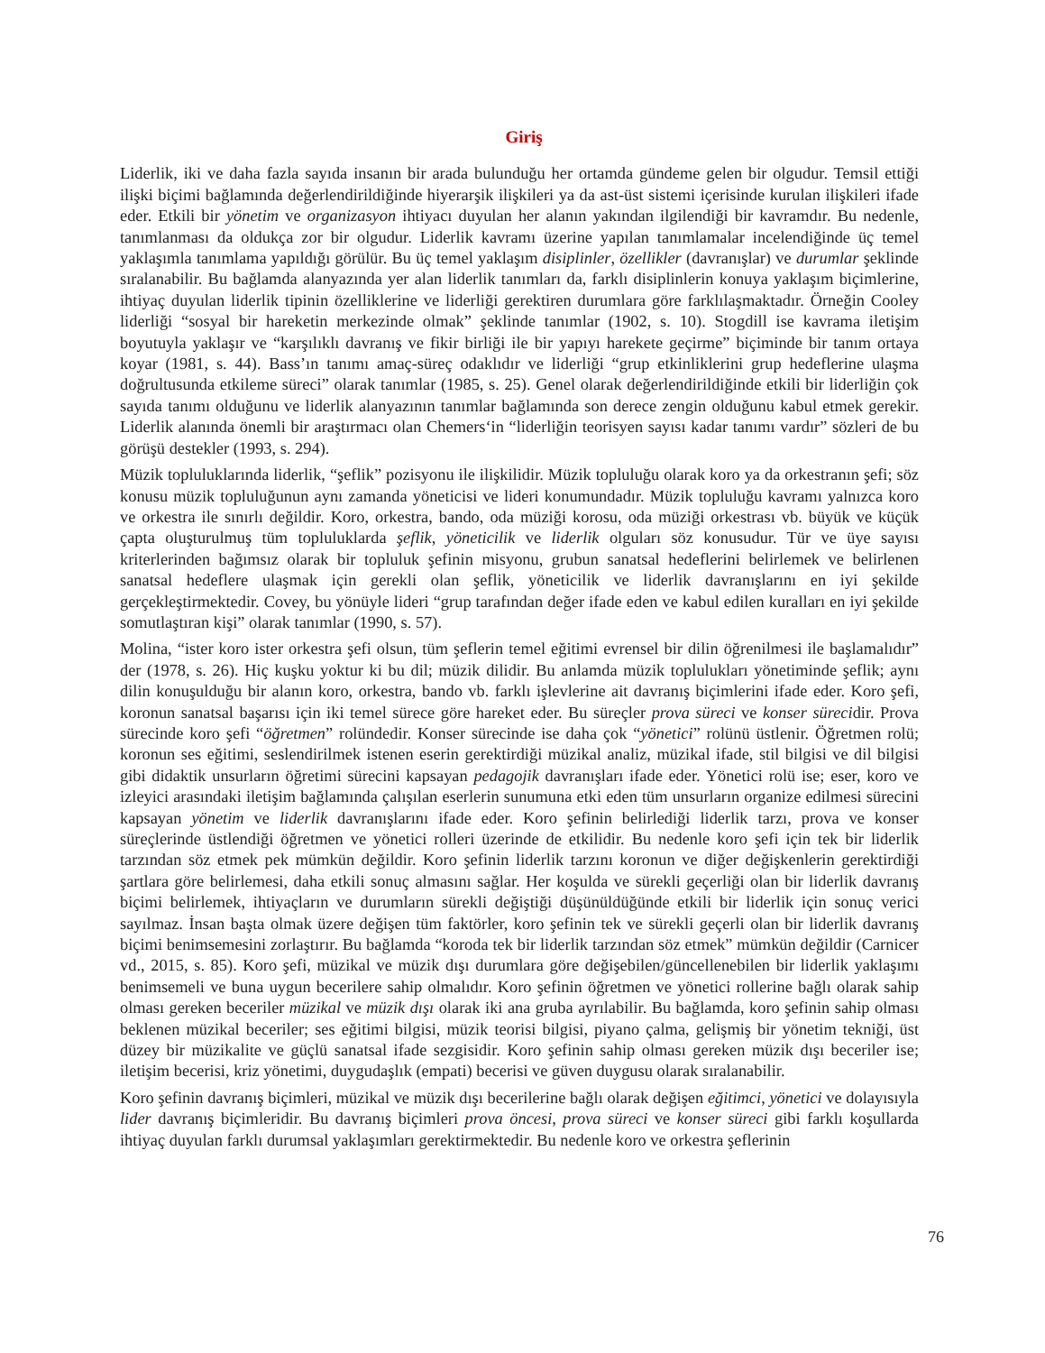Giriş
Liderlik, iki ve daha fazla sayıda insanın bir arada bulunduğu her ortamda gündeme gelen bir olgudur. Temsil ettiği ilişki biçimi bağlamında değerlendirildiğinde hiyerarşik ilişkileri ya da ast-üst sistemi içerisinde kurulan ilişkileri ifade eder. Etkili bir yönetim ve organizasyon ihtiyacı duyulan her alanın yakından ilgilendiği bir kavramdır. Bu nedenle, tanımlanması da oldukça zor bir olgudur. Liderlik kavramı üzerine yapılan tanımlamalar incelendiğinde üç temel yaklaşımla tanımlama yapıldığı görülür. Bu üç temel yaklaşım disiplinler, özellikler (davranışlar) ve durumlar şeklinde sıralanabilir. Bu bağlamda alanyazında yer alan liderlik tanımları da, farklı disiplinlerin konuya yaklaşım biçimlerine, ihtiyaç duyulan liderlik tipinin özelliklerine ve liderliği gerektiren durumlara göre farklılaşmaktadır. Örneğin Cooley liderliği “sosyal bir hareketin merkezinde olmak” şeklinde tanımlar (1902, s. 10). Stogdill ise kavrama iletişim boyutuyla yaklaşır ve “karşılıklı davranış ve fikir birliği ile bir yapıyı harekete geçirme” biçiminde bir tanım ortaya koyar (1981, s. 44). Bass’ın tanımı amaç-süreç odaklıdır ve liderliği “grup etkinliklerini grup hedeflerine ulaşma doğrultusunda etkileme süreci” olarak tanımlar (1985, s. 25). Genel olarak değerlendirildiğinde etkili bir liderliğin çok sayıda tanımı olduğunu ve liderlik alanyazının tanımlar bağlamında son derece zengin olduğunu kabul etmek gerekir. Liderlik alanında önemli bir araştırmacı olan Chemers‘in “liderliğin teorisyen sayısı kadar tanımı vardır” sözleri de bu görüşü destekler (1993, s. 294).
Müzik topluluklarında liderlik, “şeflik” pozisyonu ile ilişkilidir. Müzik topluluğu olarak koro ya da orkestranın şefi; söz konusu müzik topluluğunun aynı zamanda yöneticisi ve lideri konumundadır. Müzik topluluğu kavramı yalnızca koro ve orkestra ile sınırlı değildir. Koro, orkestra, bando, oda müziği korosu, oda müziği orkestrası vb. büyük ve küçük çapta oluşturulmuş tüm topluluklarda şeflik, yöneticilik ve liderlik olguları söz konusudur. Tür ve üye sayısı kriterlerinden bağımsız olarak bir topluluk şefinin misyonu, grubun sanatsal hedeflerini belirlemek ve belirlenen sanatsal hedeflere ulaşmak için gerekli olan şeflik, yöneticilik ve liderlik davranışlarını en iyi şekilde gerçekleştirmektedir. Covey, bu yönüyle lideri “grup tarafından değer ifade eden ve kabul edilen kuralları en iyi şekilde somutlaştıran kişi” olarak tanımlar (1990, s. 57).
Molina, “ister koro ister orkestra şefi olsun, tüm şeflerin temel eğitimi evrensel bir dilin öğrenilmesi ile başlamalıdır” der (1978, s. 26). Hiç kuşku yoktur ki bu dil; müzik dilidir. Bu anlamda müzik toplulukları yönetiminde şeflik; aynı dilin konuşulduğu bir alanın koro, orkestra, bando vb. farklı işlevlerine ait davranış biçimlerini ifade eder. Koro şefi, koronun sanatsal başarısı için iki temel sürece göre hareket eder. Bu süreçler prova süreci ve konser sürecidir. Prova sürecinde koro şefi “öğretmen” rolündedir. Konser sürecinde ise daha çok “yönetici” rolünü üstlenir. Öğretmen rolü; koronun ses eğitimi, seslendirilmek istenen eserin gerektirdiği müzikal analiz, müzikal ifade, stil bilgisi ve dil bilgisi gibi didaktik unsurların öğretimi sürecini kapsayan pedagojik davranışları ifade eder. Yönetici rolü ise; eser, koro ve izleyici arasındaki iletişim bağlamında çalışılan eserlerin sunumuna etki eden tüm unsurların organize edilmesi sürecini kapsayan yönetim ve liderlik davranışlarını ifade eder. Koro şefinin belirlediği liderlik tarzı, prova ve konser süreçlerinde üstlendiği öğretmen ve yönetici rolleri üzerinde de etkilidir. Bu nedenle koro şefi için tek bir liderlik tarzından söz etmek pek mümkün değildir. Koro şefinin liderlik tarzını koronun ve diğer değişkenlerin gerektirdiği şartlara göre belirlemesi, daha etkili sonuç almasını sağlar. Her koşulda ve sürekli geçerliği olan bir liderlik davranış biçimi belirlemek, ihtiyaçların ve durumların sürekli değiştiği düşünüldüğünde etkili bir liderlik için sonuç verici sayılmaz. İnsan başta olmak üzere değişen tüm faktörler, koro şefinin tek ve sürekli geçerli olan bir liderlik davranış biçimi benimsemesini zorlaştırır. Bu bağlamda “koroda tek bir liderlik tarzından söz etmek” mümkün değildir (Carnicer vd., 2015, s. 85). Koro şefi, müzikal ve müzik dışı durumlara göre değişebilen/güncellenebilen bir liderlik yaklaşımı benimsemeli ve buna uygun becerilere sahip olmalıdır. Koro şefinin öğretmen ve yönetici rollerine bağlı olarak sahip olması gereken beceriler müzikal ve müzik dışı olarak iki ana gruba ayrılabilir. Bu bağlamda, koro şefinin sahip olması beklenen müzikal beceriler; ses eğitimi bilgisi, müzik teorisi bilgisi, piyano çalma, gelişmiş bir yönetim tekniği, üst düzey bir müzikalite ve güçlü sanatsal ifade sezgisidir. Koro şefinin sahip olması gereken müzik dışı beceriler ise; iletişim becerisi, kriz yönetimi, duygudaşlık (empati) becerisi ve güven duygusu olarak sıralanabilir.
Koro şefinin davranış biçimleri, müzikal ve müzik dışı becerilerine bağlı olarak değişen eğitimci, yönetici ve dolayısıyla lider davranış biçimleridir. Bu davranış biçimleri prova öncesi, prova süreci ve konser süreci gibi farklı koşullarda ihtiyaç duyulan farklı durumsal yaklaşımları gerektirmektedir. Bu nedenle koro ve orkestra şeflerinin
76